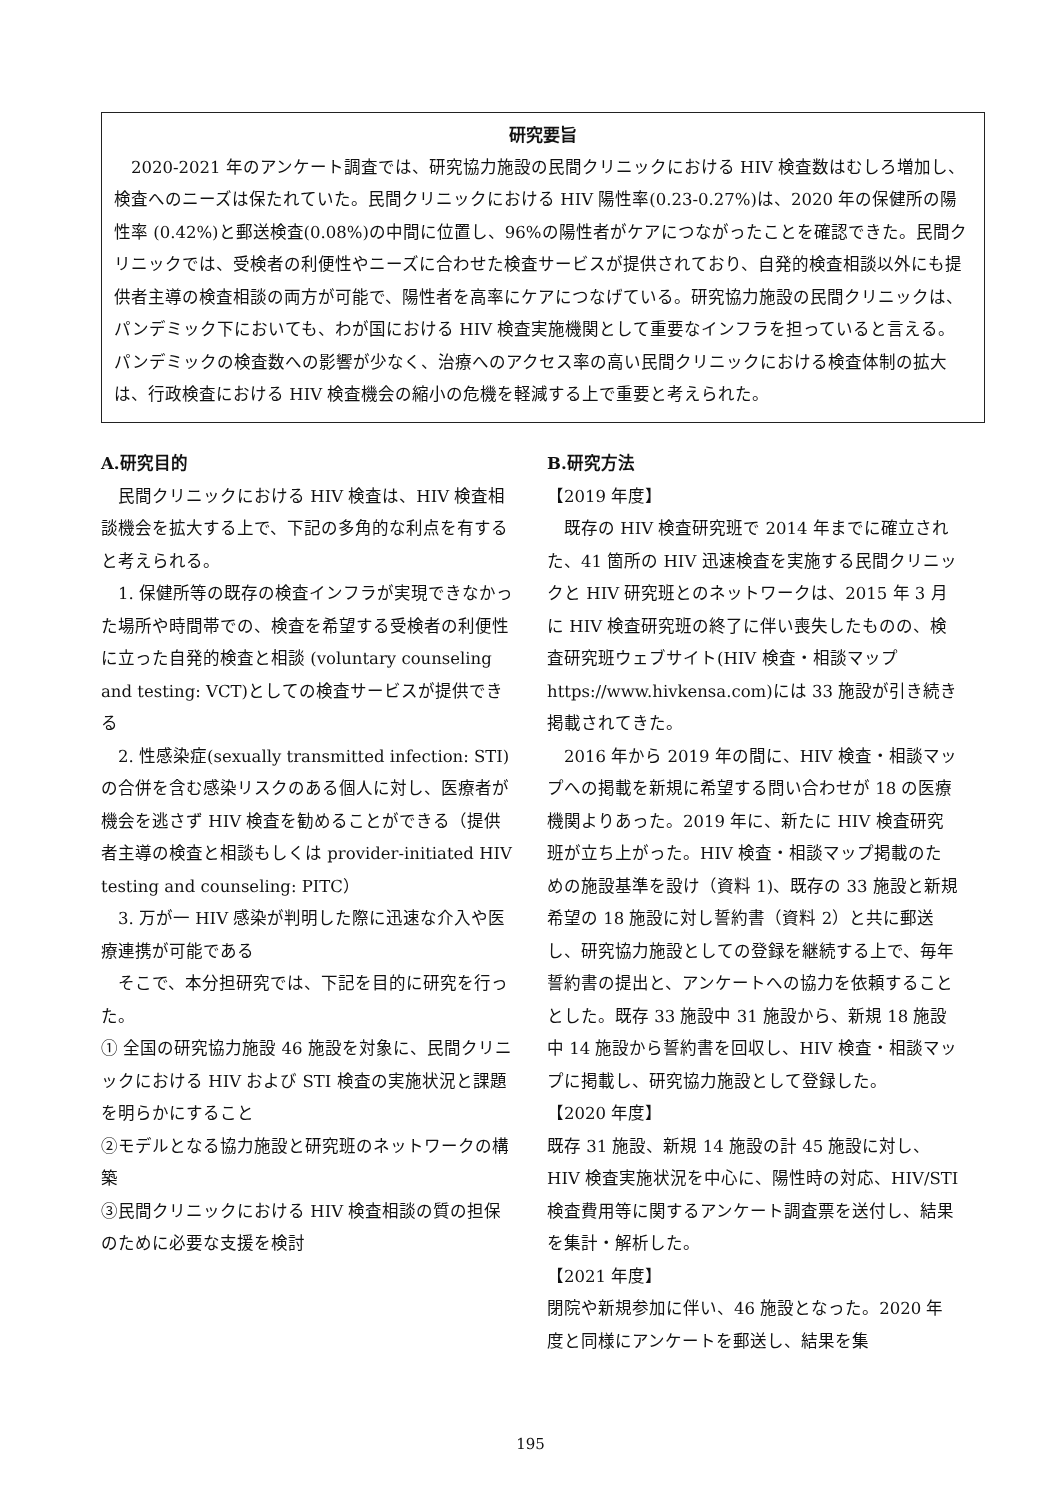研究要旨
　2020-2021 年のアンケート調査では、研究協力施設の民間クリニックにおける HIV 検査数はむしろ増加し、検査へのニーズは保たれていた。民間クリニックにおける HIV 陽性率(0.23-0.27%)は、2020 年の保健所の陽性率 (0.42%)と郵送検査(0.08%)の中間に位置し、96%の陽性者がケアにつながったことを確認できた。民間クリニックでは、受検者の利便性やニーズに合わせた検査サービスが提供されており、自発的検査相談以外にも提供者主導の検査相談の両方が可能で、陽性者を高率にケアにつなげている。研究協力施設の民間クリニックは、パンデミック下においても、わが国における HIV 検査実施機関として重要なインフラを担っていると言える。パンデミックの検査数への影響が少なく、治療へのアクセス率の高い民間クリニックにおける検査体制の拡大は、行政検査における HIV 検査機会の縮小の危機を軽減する上で重要と考えられた。
A.研究目的
　民間クリニックにおける HIV 検査は、HIV 検査相談機会を拡大する上で、下記の多角的な利点を有すると考えられる。
　1. 保健所等の既存の検査インフラが実現できなかった場所や時間帯での、検査を希望する受検者の利便性に立った自発的検査と相談 (voluntary counseling and testing: VCT)としての検査サービスが提供できる
　2. 性感染症(sexually transmitted infection: STI)の合併を含む感染リスクのある個人に対し、医療者が機会を逃さず HIV 検査を勧めることができる（提供者主導の検査と相談もしくは provider-initiated HIV testing and counseling: PITC）
　3. 万が一 HIV 感染が判明した際に迅速な介入や医療連携が可能である
　そこで、本分担研究では、下記を目的に研究を行った。
① 全国の研究協力施設 46 施設を対象に、民間クリニックにおける HIV および STI 検査の実施状況と課題を明らかにすること
②モデルとなる協力施設と研究班のネットワークの構築
③民間クリニックにおける HIV 検査相談の質の担保のために必要な支援を検討
B.研究方法
【2019 年度】
　既存の HIV 検査研究班で 2014 年までに確立された、41 箇所の HIV 迅速検査を実施する民間クリニックと HIV 研究班とのネットワークは、2015 年 3 月に HIV 検査研究班の終了に伴い喪失したものの、検査研究班ウェブサイト(HIV 検査・相談マップ https://www.hivkensa.com)には 33 施設が引き続き掲載されてきた。
　2016 年から 2019 年の間に、HIV 検査・相談マップへの掲載を新規に希望する問い合わせが 18 の医療機関よりあった。2019 年に、新たに HIV 検査研究班が立ち上がった。HIV 検査・相談マップ掲載のための施設基準を設け（資料 1)、既存の 33 施設と新規希望の 18 施設に対し誓約書（資料 2）と共に郵送し、研究協力施設としての登録を継続する上で、毎年誓約書の提出と、アンケートへの協力を依頼することとした。既存 33 施設中 31 施設から、新規 18 施設中 14 施設から誓約書を回収し、HIV 検査・相談マップに掲載し、研究協力施設として登録した。
【2020 年度】
既存 31 施設、新規 14 施設の計 45 施設に対し、HIV 検査実施状況を中心に、陽性時の対応、HIV/STI 検査費用等に関するアンケート調査票を送付し、結果を集計・解析した。
【2021 年度】
閉院や新規参加に伴い、46 施設となった。2020 年度と同様にアンケートを郵送し、結果を集
195